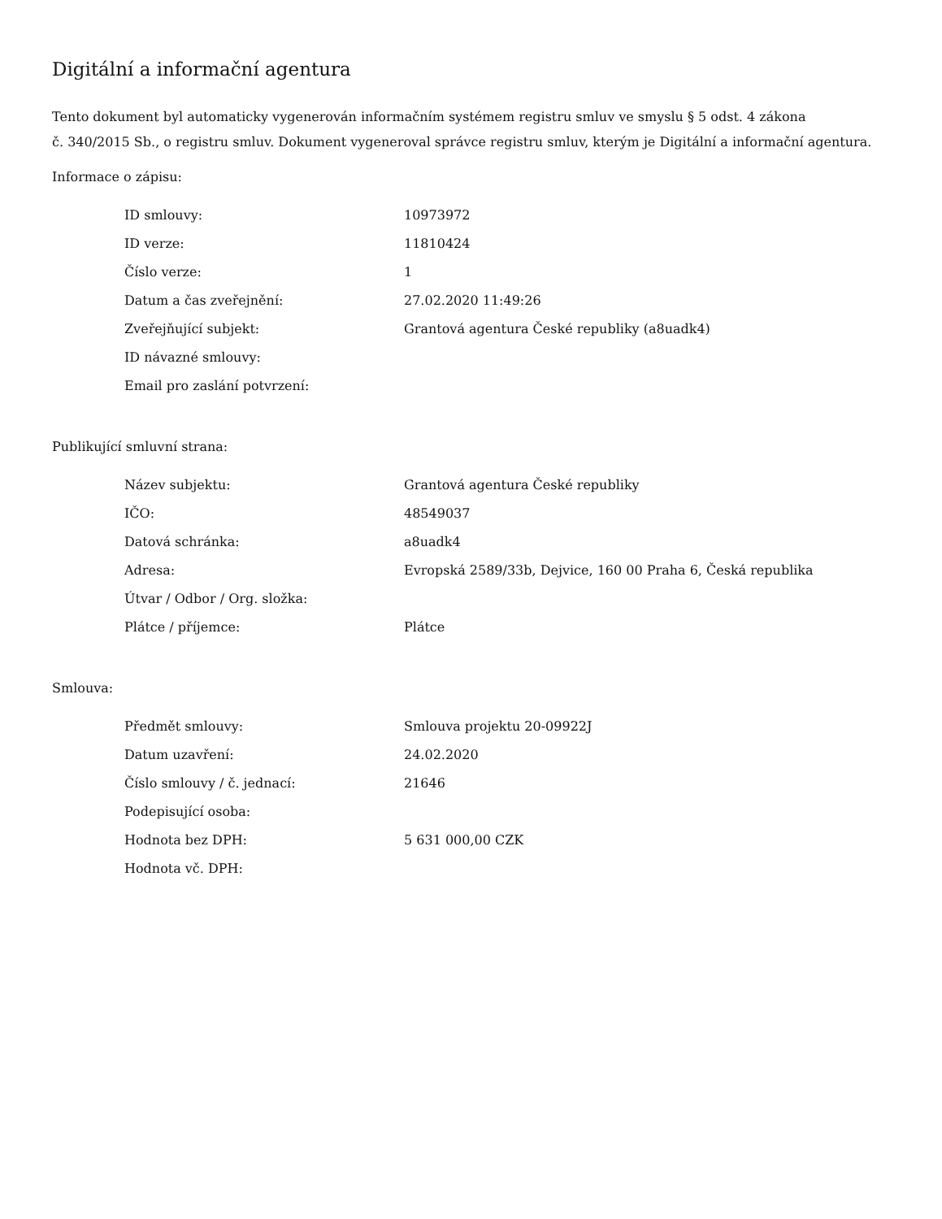Digitální a informační agentura
Tento dokument byl automaticky vygenerován informačním systémem registru smluv ve smyslu § 5 odst. 4 zákona
č. 340/2015 Sb., o registru smluv. Dokument vygeneroval správce registru smluv, kterým je Digitální a informační agentura.
Informace o zápisu:
| ID smlouvy: | 10973972 |
| ID verze: | 11810424 |
| Číslo verze: | 1 |
| Datum a čas zveřejnění: | 27.02.2020 11:49:26 |
| Zveřejňující subjekt: | Grantová agentura České republiky (a8uadk4) |
| ID návazné smlouvy: | |
| Email pro zaslání potvrzení: | |
Publikující smluvní strana:
| Název subjektu: | Grantová agentura České republiky |
| IČO: | 48549037 |
| Datová schránka: | a8uadk4 |
| Adresa: | Evropská 2589/33b, Dejvice, 160 00 Praha 6, Česká republika |
| Útvar / Odbor / Org. složka: | |
| Plátce / příjemce: | Plátce |
Smlouva:
| Předmět smlouvy: | Smlouva projektu 20-09922J |
| Datum uzavření: | 24.02.2020 |
| Číslo smlouvy / č. jednací: | 21646 |
| Podepisující osoba: | |
| Hodnota bez DPH: | 5 631 000,00 CZK |
| Hodnota vč. DPH: | |